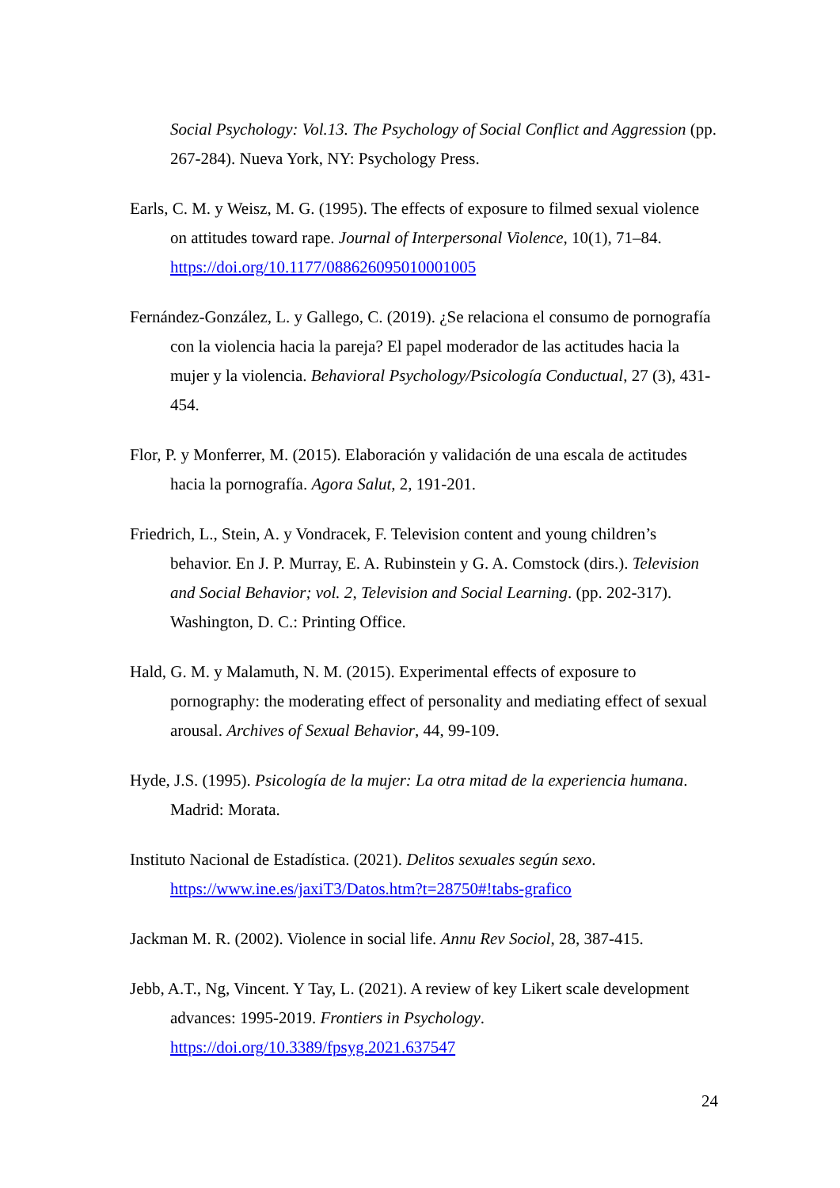Social Psychology: Vol.13. The Psychology of Social Conflict and Aggression (pp. 267-284). Nueva York, NY: Psychology Press.
Earls, C. M. y Weisz, M. G. (1995). The effects of exposure to filmed sexual violence on attitudes toward rape. Journal of Interpersonal Violence, 10(1), 71–84. https://doi.org/10.1177/088626095010001005
Fernández-González, L. y Gallego, C. (2019). ¿Se relaciona el consumo de pornografía con la violencia hacia la pareja? El papel moderador de las actitudes hacia la mujer y la violencia. Behavioral Psychology/Psicología Conductual, 27 (3), 431-454.
Flor, P. y Monferrer, M. (2015). Elaboración y validación de una escala de actitudes hacia la pornografía. Agora Salut, 2, 191-201.
Friedrich, L., Stein, A. y Vondracek, F. Television content and young children’s behavior. En J. P. Murray, E. A. Rubinstein y G. A. Comstock (dirs.). Television and Social Behavior; vol. 2, Television and Social Learning. (pp. 202-317). Washington, D. C.: Printing Office.
Hald, G. M. y Malamuth, N. M. (2015). Experimental effects of exposure to pornography: the moderating effect of personality and mediating effect of sexual arousal. Archives of Sexual Behavior, 44, 99-109.
Hyde, J.S. (1995). Psicología de la mujer: La otra mitad de la experiencia humana. Madrid: Morata.
Instituto Nacional de Estadística. (2021). Delitos sexuales según sexo. https://www.ine.es/jaxiT3/Datos.htm?t=28750#!tabs-grafico
Jackman M. R. (2002). Violence in social life. Annu Rev Sociol, 28, 387-415.
Jebb, A.T., Ng, Vincent. Y Tay, L. (2021). A review of key Likert scale development advances: 1995-2019. Frontiers in Psychology. https://doi.org/10.3389/fpsyg.2021.637547
24